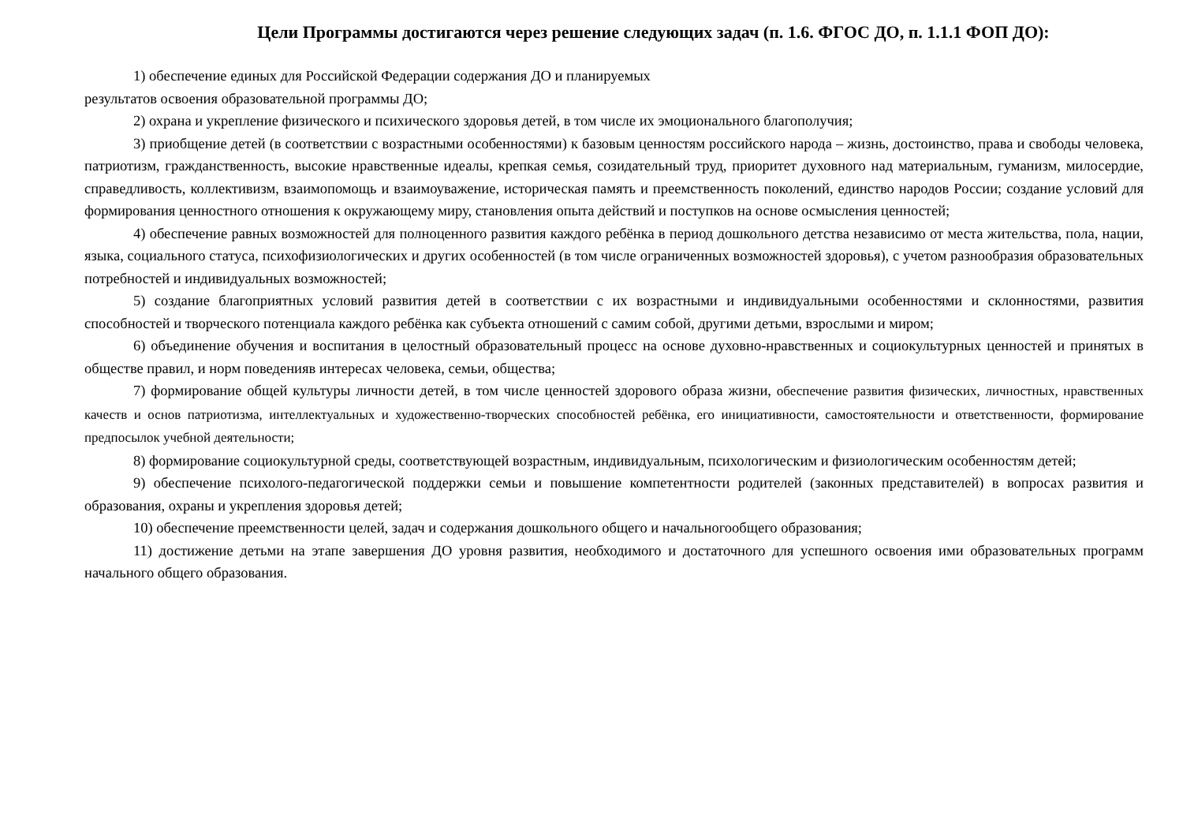Цели Программы достигаются через решение следующих задач (п. 1.6. ФГОС ДО, п. 1.1.1 ФОП ДО):
1) обеспечение единых для Российской Федерации содержания ДО и планируемых
результатов освоения образовательной программы ДО;
2) охрана и укрепление физического и психического здоровья детей, в том числе их эмоционального благополучия;
3) приобщение детей (в соответствии с возрастными особенностями) к базовым ценностям российского народа – жизнь, достоинство, права и свободы человека, патриотизм, гражданственность, высокие нравственные идеалы, крепкая семья, созидательный труд, приоритет духовного над материальным, гуманизм, милосердие, справедливость, коллективизм, взаимопомощь и взаимоуважение, историческая память и преемственность поколений, единство народов России; создание условий для формирования ценностного отношения к окружающему миру, становления опыта действий и поступков на основе осмысления ценностей;
4) обеспечение равных возможностей для полноценного развития каждого ребёнка в период дошкольного детства независимо от места жительства, пола, нации, языка, социального статуса, психофизиологических и других особенностей (в том числе ограниченных возможностей здоровья), с учетом разнообразия образовательных потребностей и индивидуальных возможностей;
5) создание благоприятных условий развития детей в соответствии с их возрастными и индивидуальными особенностями и склонностями, развития способностей и творческого потенциала каждого ребёнка как субъекта отношений с самим собой, другими детьми, взрослыми и миром;
6) объединение обучения и воспитания в целостный образовательный процесс на основе духовно-нравственных и социокультурных ценностей и принятых в обществе правил, и норм поведенияв интересах человека, семьи, общества;
7) формирование общей культуры личности детей, в том числе ценностей здорового образа жизни, обеспечение развития физических, личностных, нравственных качеств и основ патриотизма, интеллектуальных и художественно-творческих способностей ребёнка, его инициативности, самостоятельности и ответственности, формирование предпосылок учебной деятельности;
8) формирование социокультурной среды, соответствующей возрастным, индивидуальным, психологическим и физиологическим особенностям детей;
9) обеспечение психолого-педагогической поддержки семьи и повышение компетентности родителей (законных представителей) в вопросах развития и образования, охраны и укрепления здоровья детей;
10) обеспечение преемственности целей, задач и содержания дошкольного общего и начальногообщего образования;
11) достижение детьми на этапе завершения ДО уровня развития, необходимого и достаточного для успешного освоения ими образовательных программ начального общего образования.